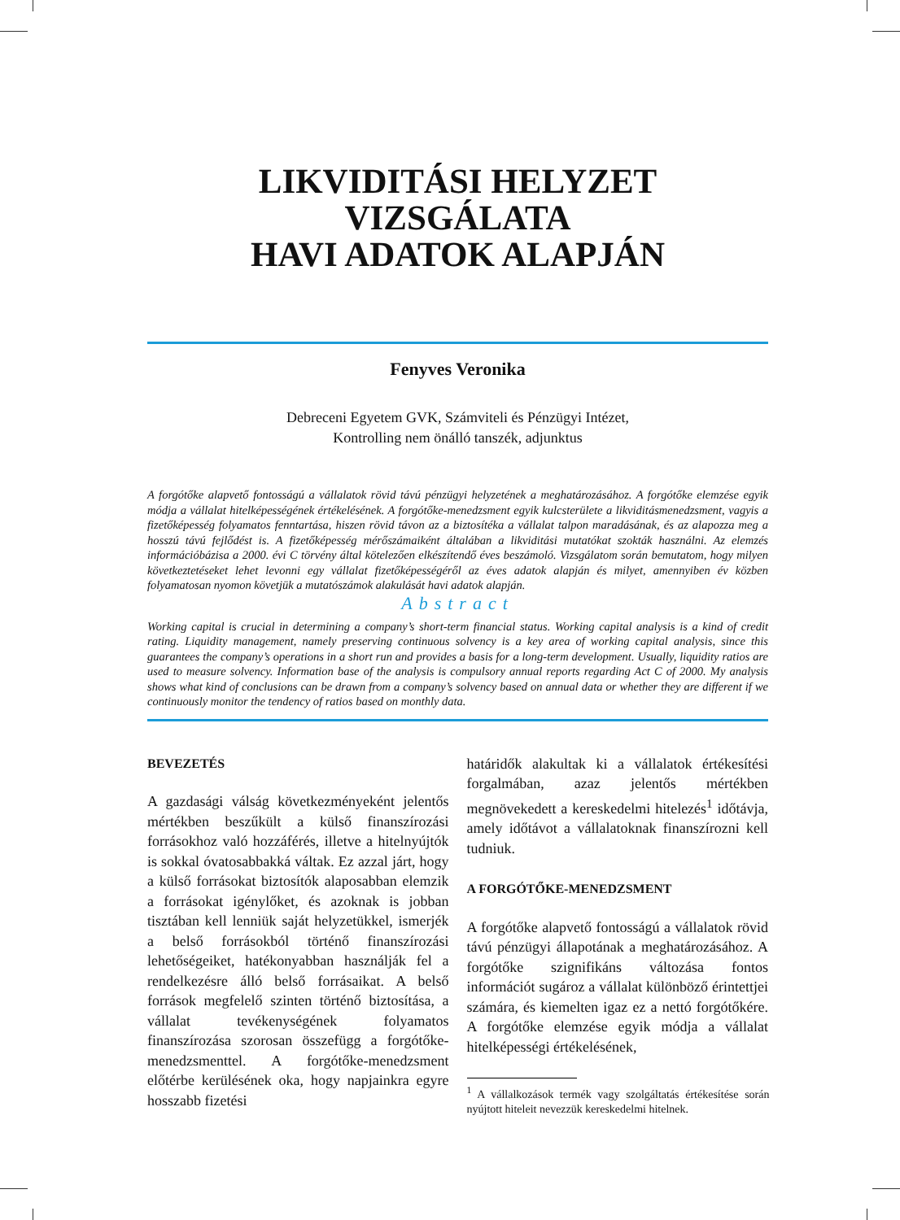LIKVIDITÁSI HELYZET VIZSGÁLATA
HAVI ADATOK ALAPJÁN
Fenyves Veronika
Debreceni Egyetem GVK, Számviteli és Pénzügyi Intézet,
Kontrolling nem önálló tanszék, adjunktus
A forgótőke alapvető fontosságú a vállalatok rövid távú pénzügyi helyzetének a meghatározásához. A forgótőke elemzése egyik módja a vállalat hitelképességének értékelésének. A forgótőke-menedzsment egyik kulcsterülete a likviditásmenedzsment, vagyis a fizetőképesség folyamatos fenntartása, hiszen rövid távon az a biztosítéka a vállalat talpon maradásának, és az alapozza meg a hosszú távú fejlődést is. A fizetőképesség mérőszámaiként általában a likviditási mutatókat szokták használni. Az elemzés információbázisa a 2000. évi C törvény által kötelezően elkészítendő éves beszámoló. Vizsgálatom során bemutatom, hogy milyen következtetéseket lehet levonni egy vállalat fizetőképességéről az éves adatok alapján és milyet, amennyiben év közben folyamatosan nyomon követjük a mutatószámok alakulását havi adatok alapján.
Abstract
Working capital is crucial in determining a company’s short-term financial status. Working capital analysis is a kind of credit rating. Liquidity management, namely preserving continuous solvency is a key area of working capital analysis, since this guarantees the company’s operations in a short run and provides a basis for a long-term development. Usually, liquidity ratios are used to measure solvency. Information base of the analysis is compulsory annual reports regarding Act C of 2000. My analysis shows what kind of conclusions can be drawn from a company’s solvency based on annual data or whether they are different if we continuously monitor the tendency of ratios based on monthly data.
BEVEZETÉS
A gazdasági válság következményeként jelentős mértékben beszűkült a külső finanszírozási forrásokhoz való hozzáférés, illetve a hitelnyújtók is sokkal óvatosabbakká váltak. Ez azzal járt, hogy a külső forrásokat biztosítók alaposabban elemzik a forrásokat igénylőket, és azoknak is jobban tisztában kell lenniük saját helyzetükkel, ismerjék a belső forrásokból történő finanszírozási lehetőségeiket, hatékonyabban használják fel a rendelkezésre álló belső forrásaikat. A belső források megfelelő szinten történő biztosítása, a vállalat tevékenységének folyamatos finanszírozása szorosan összefügg a forgótőke-menedzsmenttel. A forgótőke-menedzsment előtérbe kerülésének oka, hogy napjainkra egyre hosszabb fizetési
határidők alakultak ki a vállalatok értékesítési forgalmában, azaz jelentős mértékben megnövekedett a kereskedelmi hitelezés<sup>1</sup> időtávja, amely időtávot a vállalatoknak finanszírozni kell tudniuk.
A FORGÓTŐKE-MENEDZSMENT
A forgótőke alapvető fontosságú a vállalatok rövid távú pénzügyi állapotának a meghatározásához. A forgótőke szignifikáns változása fontos információt sugároz a vállalat különböző érintettjei számára, és kiemelten igaz ez a nettó forgótőkére. A forgótőke elemzése egyik módja a vállalat hitelképességi értékelésének,
<sup>1</sup> A vállalkozások termék vagy szolgáltatás értékesítése során nyújtott hiteleit nevezzük kereskedelmi hitelnek.